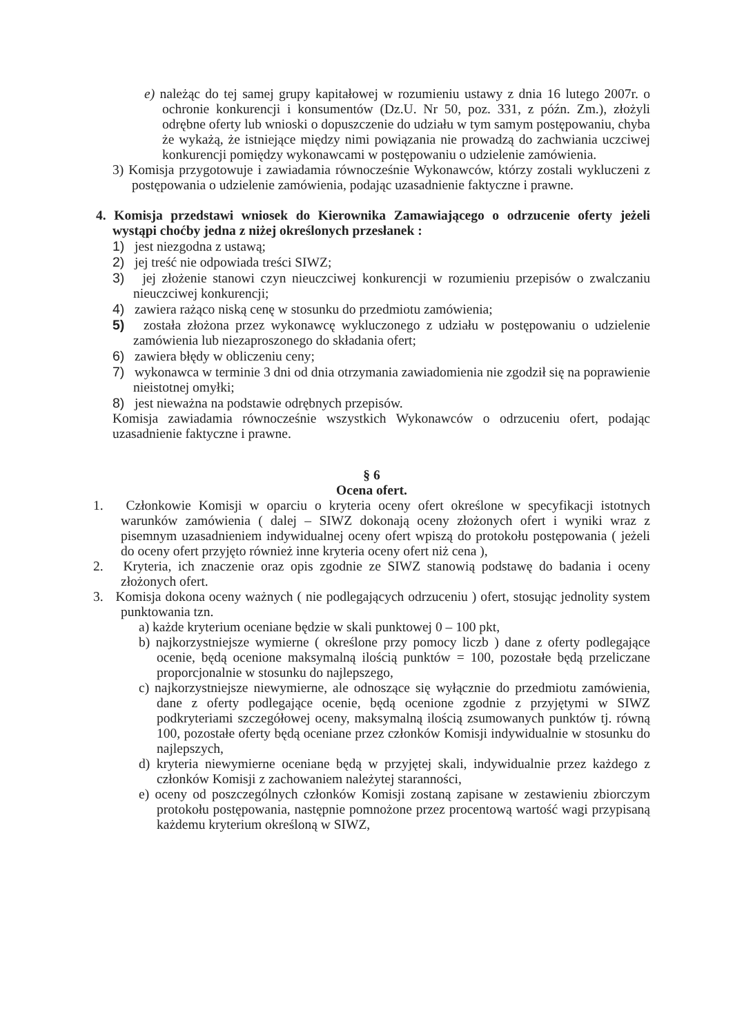e) należąc do tej samej grupy kapitałowej w rozumieniu ustawy z dnia 16 lutego 2007r. o ochronie konkurencji i konsumentów (Dz.U. Nr 50, poz. 331, z późn. Zm.), złożyli odrębne oferty lub wnioski o dopuszczenie do udziału w tym samym postępowaniu, chyba że wykażą, że istniejące między nimi powiązania nie prowadzą do zachwiania uczciwej konkurencji pomiędzy wykonawcami w postępowaniu o udzielenie zamówienia.
3) Komisja przygotowuje i zawiadamia równocześnie Wykonawców, którzy zostali wykluczeni z postępowania o udzielenie zamówienia, podając uzasadnienie faktyczne i prawne.
4. Komisja przedstawi wniosek do Kierownika Zamawiającego o odrzucenie oferty jeżeli wystąpi choćby jedna z niżej określonych przesłanek :
1) jest niezgodna z ustawą;
2) jej treść nie odpowiada treści SIWZ;
3) jej złożenie stanowi czyn nieuczciwej konkurencji w rozumieniu przepisów o zwalczaniu nieuczciwej konkurencji;
4) zawiera rażąco niską cenę w stosunku do przedmiotu zamówienia;
5) została złożona przez wykonawcę wykluczonego z udziału w postępowaniu o udzielenie zamówienia lub niezaproszonego do składania ofert;
6) zawiera błędy w obliczeniu ceny;
7) wykonawca w terminie 3 dni od dnia otrzymania zawiadomienia nie zgodził się na poprawienie nieistotnej omyłki;
8) jest nieważna na podstawie odrębnych przepisów.
Komisja zawiadamia równocześnie wszystkich Wykonawców o odrzuceniu ofert, podając uzasadnienie faktyczne i prawne.
§ 6
Ocena ofert.
1. Członkowie Komisji w oparciu o kryteria oceny ofert określone w specyfikacji istotnych warunków zamówienia ( dalej – SIWZ dokonają oceny złożonych ofert i wyniki wraz z pisemnym uzasadnieniem indywidualnej oceny ofert wpiszą do protokołu postępowania ( jeżeli do oceny ofert przyjęto również inne kryteria oceny ofert niż cena ),
2. Kryteria, ich znaczenie oraz opis zgodnie ze SIWZ stanowią podstawę do badania i oceny złożonych ofert.
3. Komisja dokona oceny ważnych ( nie podlegających odrzuceniu ) ofert, stosując jednolity system punktowania tzn.
a) każde kryterium oceniane będzie w skali punktowej 0 – 100 pkt,
b) najkorzystniejsze wymierne ( określone przy pomocy liczb ) dane z oferty podlegające ocenie, będą ocenione maksymalną ilością punktów = 100, pozostałe będą przeliczane proporcjonalnie w stosunku do najlepszego,
c) najkorzystniejsze niewymierne, ale odnoszące się wyłącznie do przedmiotu zamówienia, dane z oferty podlegające ocenie, będą ocenione zgodnie z przyjętymi w SIWZ podkryteriami szczegółowej oceny, maksymalną ilością zsumowanych punktów tj. równą 100, pozostałe oferty będą oceniane przez członków Komisji indywidualnie w stosunku do najlepszych,
d) kryteria niewymierne oceniane będą w przyjętej skali, indywidualnie przez każdego z członków Komisji z zachowaniem należytej staranności,
e) oceny od poszczególnych członków Komisji zostaną zapisane w zestawieniu zbiorczym protokołu postępowania, następnie pomnożone przez procentową wartość wagi przypisaną każdemu kryterium określoną w SIWZ,